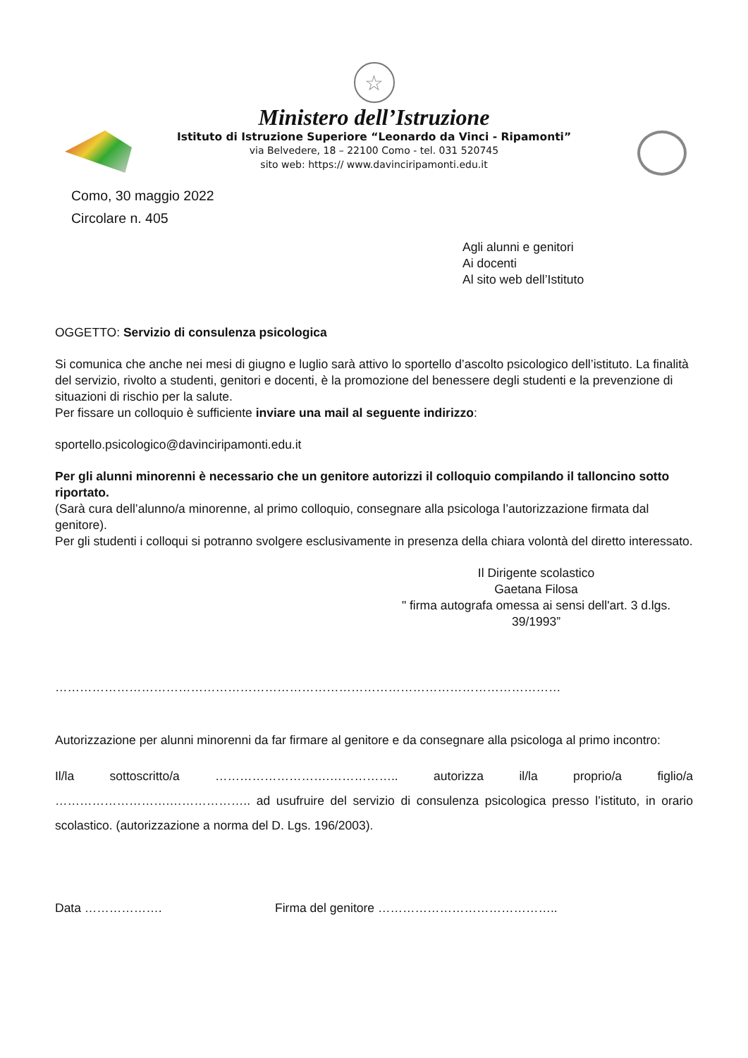☆
Ministero dell’Istruzione
Istituto di Istruzione Superiore “Leonardo da Vinci - Ripamonti”
via Belvedere, 18 – 22100 Como - tel. 031 520745
sito web: https:// www.davinciripamonti.edu.it
Como, 30 maggio 2022
Circolare n. 405
Agli alunni e genitori
Ai docenti
Al sito web dell’Istituto
OGGETTO: Servizio di consulenza psicologica
Si comunica che anche nei mesi di giugno e luglio sarà attivo lo sportello d’ascolto psicologico dell’istituto. La finalità del servizio, rivolto a studenti, genitori e docenti, è la promozione del benessere degli studenti e la prevenzione di situazioni di rischio per la salute.
Per fissare un colloquio è sufficiente inviare una mail al seguente indirizzo:
sportello.psicologico@davinciripamonti.edu.it
Per gli alunni minorenni è necessario che un genitore autorizzi il colloquio compilando il talloncino sotto riportato.
(Sarà cura dell’alunno/a minorenne, al primo colloquio, consegnare alla psicologa l’autorizzazione firmata dal genitore).
Per gli studenti i colloqui si potranno svolgere esclusivamente in presenza della chiara volontà del diretto interessato.
Il Dirigente scolastico
Gaetana Filosa
" firma autografa omessa ai sensi dell'art. 3 d.lgs. 39/1993”
……………………………………………………………………………………………………………
Autorizzazione per alunni minorenni da far firmare al genitore e da consegnare alla psicologa al primo incontro:
Il/la sottoscritto/a ……………………….…………….. autorizza il/la proprio/a figlio/a ……………………….……………….. ad usufruire del servizio di consulenza psicologica presso l’istituto, in orario scolastico. (autorizzazione a norma del D. Lgs. 196/2003).
Data ………………. Firma del genitore ……………………………………..